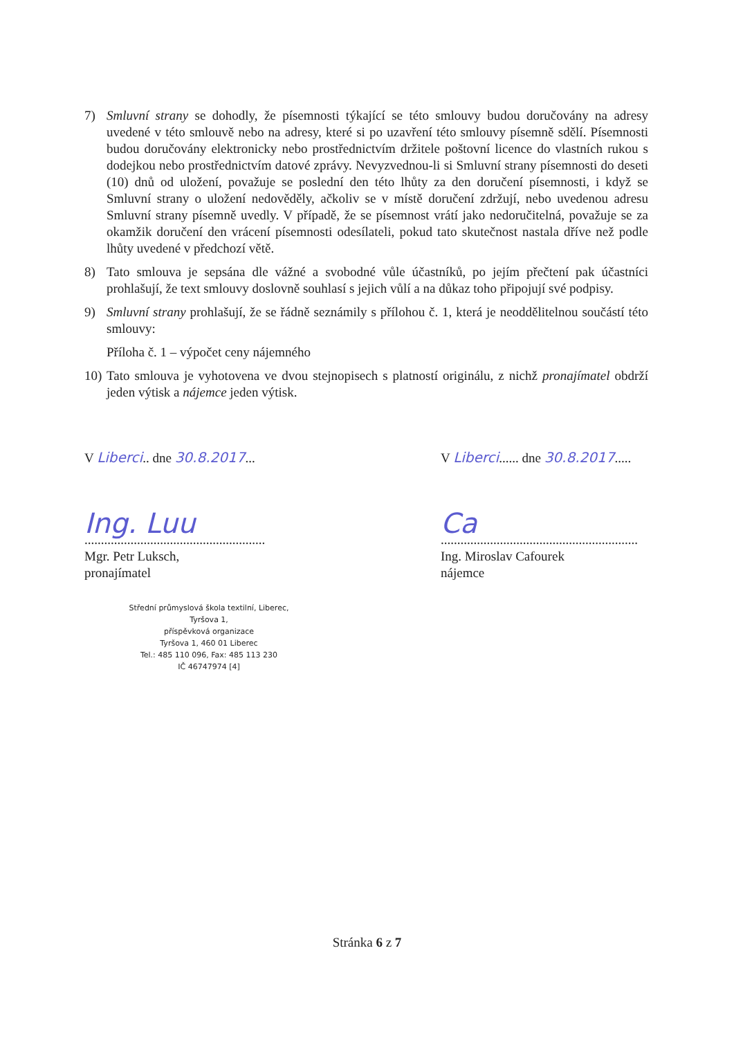7) Smluvní strany se dohodly, že písemnosti týkající se této smlouvy budou doručovány na adresy uvedené v této smlouvě nebo na adresy, které si po uzavření této smlouvy písemně sdělí. Písemnosti budou doručovány elektronicky nebo prostřednictvím držitele poštovní licence do vlastních rukou s dodejkou nebo prostřednictvím datové zprávy. Nevyzvednou-li si Smluvní strany písemnosti do deseti (10) dnů od uložení, považuje se poslední den této lhůty za den doručení písemnosti, i když se Smluvní strany o uložení nedověděly, ačkoliv se v místě doručení zdržují, nebo uvedenou adresu Smluvní strany písemně uvedly. V případě, že se písemnost vrátí jako nedoručitelná, považuje se za okamžik doručení den vrácení písemnosti odesílateli, pokud tato skutečnost nastala dříve než podle lhůty uvedené v předchozí větě.
8) Tato smlouva je sepsána dle vážné a svobodné vůle účastníků, po jejím přečtení pak účastníci prohlašují, že text smlouvy doslovně souhlasí s jejich vůlí a na důkaz toho připojují své podpisy.
9) Smluvní strany prohlašují, že se řádně seznámily s přílohou č. 1, která je neoddělitelnou součástí této smlouvy:
Příloha č. 1 – výpočet ceny nájemného
10) Tato smlouva je vyhotovena ve dvou stejnopisech s platností originálu, z nichž pronajímatel obdrží jeden výtisk a nájemce jeden výtisk.
V Liberci.. dne 30.8.2017...
Ing. Luu
.......................................................
Mgr. Petr Luksch,
pronajímatel
Střední průmyslová škola textilní, Liberec, Tyršova 1,
příspěvková organizace
Tyršova 1, 460 01 Liberec
Tel.: 485 110 096, Fax: 485 113 230
IČ 46747974 [4]
V Liberci...... dne 30.8.2017.....
Ca
............................................................
Ing. Miroslav Cafourek
nájemce
Stránka 6 z 7